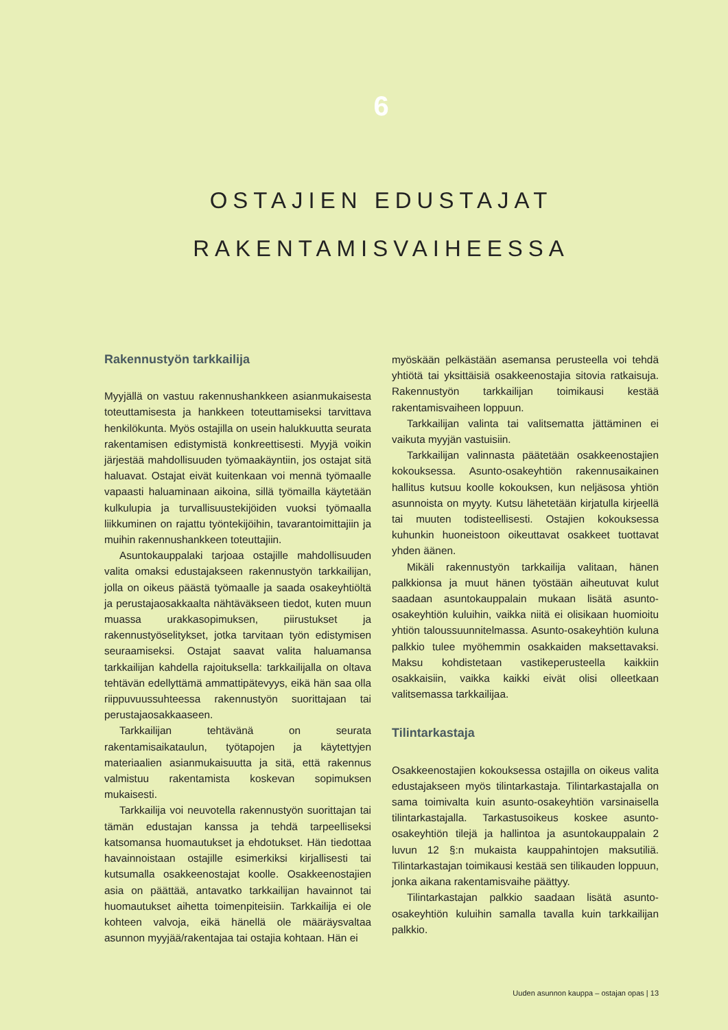6
OSTAJIEN EDUSTAJAT
RAKENTAMISVAIHEESSA
Rakennustyön tarkkailija
Myyjällä on vastuu rakennushankkeen asianmukaisesta toteuttamisesta ja hankkeen toteuttamiseksi tarvittava henkilökunta. Myös ostajilla on usein halukkuutta seurata rakentamisen edistymistä konkreettisesti. Myyjä voikin järjestää mahdollisuuden työmaakäyntiin, jos ostajat sitä haluavat. Ostajat eivät kuitenkaan voi mennä työmaalle vapaasti haluaminaan aikoina, sillä työmailla käytetään kulkulupia ja turvallisuustekijöiden vuoksi työmaalla liikkuminen on rajattu työntekijöihin, tavarantoimittajiin ja muihin rakennushankkeen toteuttajiin.
Asuntokauppalaki tarjoaa ostajille mahdollisuuden valita omaksi edustajakseen rakennustyön tarkkailijan, jolla on oikeus päästä työmaalle ja saada osakeyhtiöltä ja perustajaosakkaalta nähtäväkseen tiedot, kuten muun muassa urakkasopimuksen, piirustukset ja rakennustyöselitykset, jotka tarvitaan työn edistymisen seuraamiseksi. Ostajat saavat valita haluamansa tarkkailijan kahdella rajoituksella: tarkkailijalla on oltava tehtävän edellyttämä ammattipätevyys, eikä hän saa olla riippuvuussuhteessa rakennustyön suorittajaan tai perustajaosakkaaseen.
Tarkkailijan tehtävänä on seurata rakentamisaikataulun, työtapojen ja käytettyjen materiaalien asianmukaisuutta ja sitä, että rakennus valmistuu rakentamista koskevan sopimuksen mukaisesti.
Tarkkailija voi neuvotella rakennustyön suorittajan tai tämän edustajan kanssa ja tehdä tarpeelliseksi katsomansa huomautukset ja ehdotukset. Hän tiedottaa havainnoistaan ostajille esimerkiksi kirjallisesti tai kutsumalla osakkeenostajat koolle. Osakkeenostajien asia on päättää, antavatko tarkkailijan havainnot tai huomautukset aihetta toimenpiteisiin. Tarkkailija ei ole kohteen valvoja, eikä hänellä ole määräysvaltaa asunnon myyjää/rakentajaa tai ostajia kohtaan. Hän ei
myöskään pelkästään asemansa perusteella voi tehdä yhtiötä tai yksittäisiä osakkeenostajia sitovia ratkaisuja. Rakennustyön tarkkailijan toimikausi kestää rakentamisvaiheen loppuun.
Tarkkailijan valinta tai valitsematta jättäminen ei vaikuta myyjän vastuisiin.
Tarkkailijan valinnasta päätetään osakkeenostajien kokouksessa. Asunto-osakeyhtiön rakennusaikainen hallitus kutsuu koolle kokouksen, kun neljäsosa yhtiön asunnoista on myyty. Kutsu lähetetään kirjatulla kirjeellä tai muuten todisteellisesti. Ostajien kokouksessa kuhunkin huoneistoon oikeuttavat osakkeet tuottavat yhden äänen.
Mikäli rakennustyön tarkkailija valitaan, hänen palkkionsa ja muut hänen työstään aiheutuvat kulut saadaan asuntokauppalain mukaan lisätä asunto-osakeyhtiön kuluihin, vaikka niitä ei olisikaan huomioitu yhtiön taloussuunnitelmassa. Asunto-osakeyhtiön kuluna palkkio tulee myöhemmin osakkaiden maksettavaksi. Maksu kohdistetaan vastikeperusteella kaikkiin osakkaisiin, vaikka kaikki eivät olisi olleetkaan valitsemassa tarkkailijaa.
Tilintarkastaja
Osakkeenostajien kokouksessa ostajilla on oikeus valita edustajakseen myös tilintarkastaja. Tilintarkastajalla on sama toimivalta kuin asunto-osakeyhtiön varsinaisella tilintarkastajalla. Tarkastusoikeus koskee asunto-osakeyhtiön tilejä ja hallintoa ja asuntokauppalain 2 luvun 12 §:n mukaista kauppahintojen maksutiliä. Tilintarkastajan toimikausi kestää sen tilikauden loppuun, jonka aikana rakentamisvaihe päättyy.
Tilintarkastajan palkkio saadaan lisätä asunto-osakeyhtiön kuluihin samalla tavalla kuin tarkkailijan palkkio.
Uuden asunnon kauppa – ostajan opas | 13